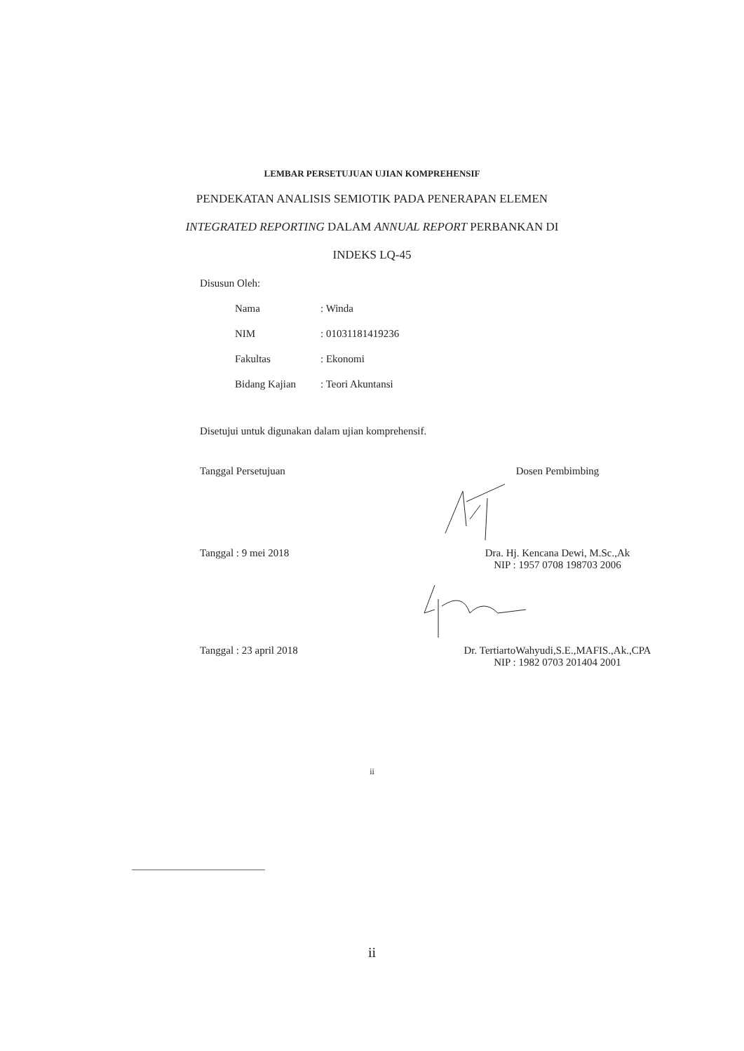LEMBAR PERSETUJUAN UJIAN KOMPREHENSIF
PENDEKATAN ANALISIS SEMIOTIK PADA PENERAPAN ELEMEN
INTEGRATED REPORTING DALAM ANNUAL REPORT PERBANKAN DI
INDEKS LQ-45
Disusun Oleh:
| Nama | : Winda |
| NIM | : 01031181419236 |
| Fakultas | : Ekonomi |
| Bidang Kajian | : Teori Akuntansi |
Disetujui untuk digunakan dalam ujian komprehensif.
Tanggal Persetujuan Dosen Pembimbing
Tanggal : 9 mei 2018 Dra. Hj. Kencana Dewi, M.Sc.,Ak
NIP : 1957 0708 198703 2006
Tanggal : 23 april 2018 Dr. TertiartoWahyudi,S.E.,MAFIS.,Ak.,CPA
NIP : 1982 0703 201404 2001
ii
ii